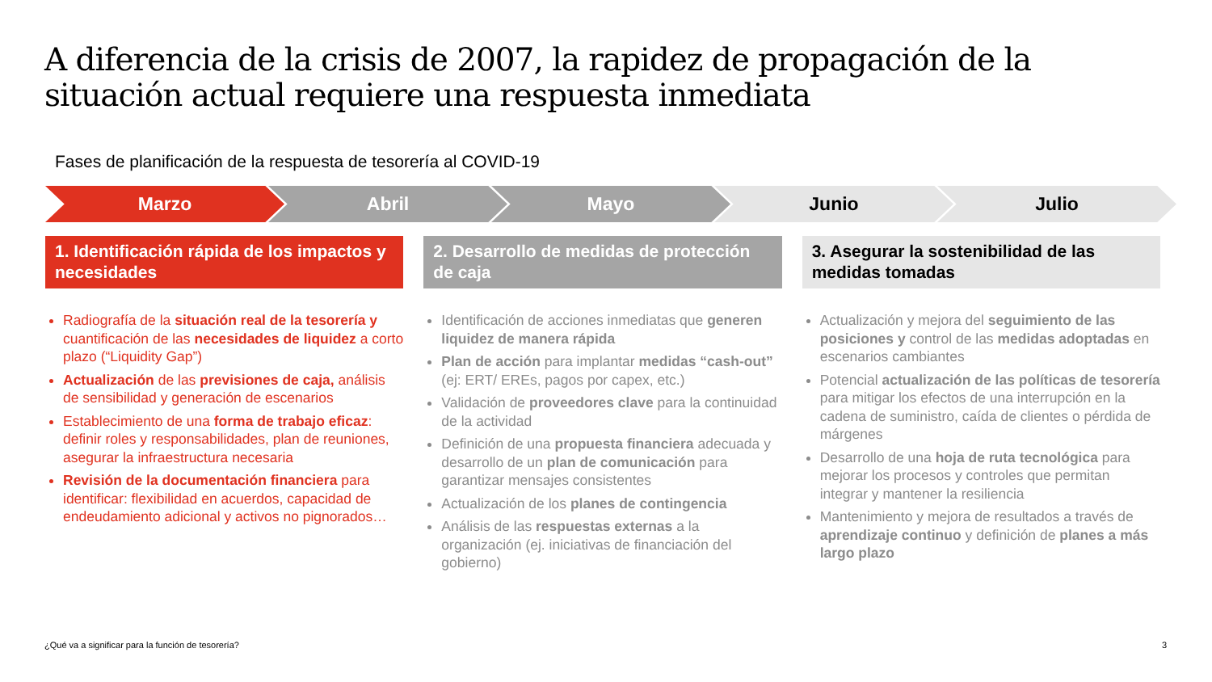A diferencia de la crisis de 2007, la rapidez de propagación de la situación actual requiere una respuesta inmediata
Fases de planificación de la respuesta de tesorería al COVID-19
Marzo Abril Mayo Junio Julio
1. Identificación rápida de los impactos y necesidades
Radiografía de la situación real de la tesorería y cuantificación de las necesidades de liquidez a corto plazo (“Liquidity Gap”)
Actualización de las previsiones de caja, análisis de sensibilidad y generación de escenarios
Establecimiento de una forma de trabajo eficaz: definir roles y responsabilidades, plan de reuniones, asegurar la infraestructura necesaria
Revisión de la documentación financiera para identificar: flexibilidad en acuerdos, capacidad de endeudamiento adicional y activos no pignorados…
2. Desarrollo de medidas de protección de caja
Identificación de acciones inmediatas que generen liquidez de manera rápida
Plan de acción para implantar medidas “cash-out” (ej: ERT/ EREs, pagos por capex, etc.)
Validación de proveedores clave para la continuidad de la actividad
Definición de una propuesta financiera adecuada y desarrollo de un plan de comunicación para garantizar mensajes consistentes
Actualización de los planes de contingencia
Análisis de las respuestas externas a la organización (ej. iniciativas de financiación del gobierno)
3. Asegurar la sostenibilidad de las medidas tomadas
Actualización y mejora del seguimiento de las posiciones y control de las medidas adoptadas en escenarios cambiantes
Potencial actualización de las políticas de tesorería para mitigar los efectos de una interrupción en la cadena de suministro, caída de clientes o pérdida de márgenes
Desarrollo de una hoja de ruta tecnológica para mejorar los procesos y controles que permitan integrar y mantener la resiliencia
Mantenimiento y mejora de resultados a través de aprendizaje continuo y definición de planes a más largo plazo
¿Qué va a significar para la función de tesorería?
3